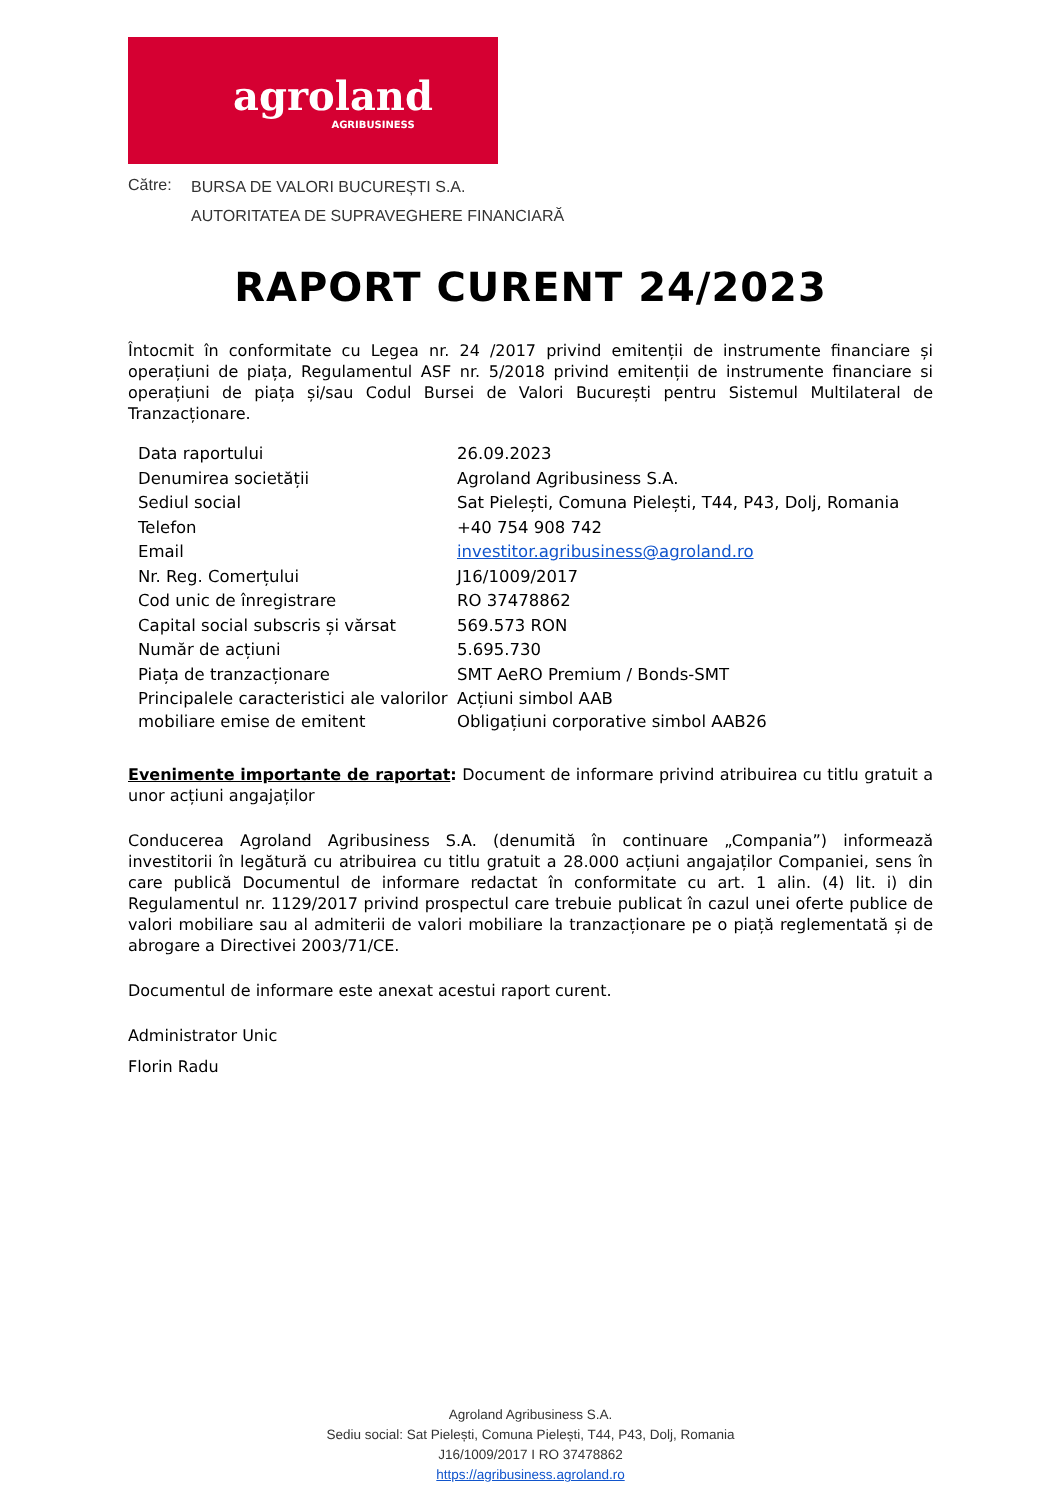agroland
AGRIBUSINESS
Către:
BURSA DE VALORI BUCUREȘTI S.A.
AUTORITATEA DE SUPRAVEGHERE FINANCIARĂ
RAPORT CURENT 24/2023
Întocmit în conformitate cu Legea nr. 24 /2017 privind emitenții de instrumente financiare și operațiuni de piața, Regulamentul ASF nr. 5/2018 privind emitenții de instrumente financiare si operațiuni de piața și/sau Codul Bursei de Valori București pentru Sistemul Multilateral de Tranzacționare.
| Data raportului | 26.09.2023 |
| Denumirea societății | Agroland Agribusiness S.A. |
| Sediul social | Sat Pielești, Comuna Pielești, T44, P43, Dolj, Romania |
| Telefon | +40 754 908 742 |
| Email | investitor.agribusiness@agroland.ro |
| Nr. Reg. Comerțului | J16/1009/2017 |
| Cod unic de înregistrare | RO 37478862 |
| Capital social subscris și vărsat | 569.573 RON |
| Număr de acțiuni | 5.695.730 |
| Piața de tranzacționare | SMT AeRO Premium / Bonds-SMT |
| Principalele caracteristici ale valorilor mobiliare emise de emitent | Acțiuni simbol AAB Obligațiuni corporative simbol AAB26 |
Evenimente importante de raportat: Document de informare privind atribuirea cu titlu gratuit a unor acțiuni angajaților
Conducerea Agroland Agribusiness S.A. (denumită în continuare „Compania”) informează investitorii în legătură cu atribuirea cu titlu gratuit a 28.000 acțiuni angajaților Companiei, sens în care publică Documentul de informare redactat în conformitate cu art. 1 alin. (4) lit. i) din Regulamentul nr. 1129/2017 privind prospectul care trebuie publicat în cazul unei oferte publice de valori mobiliare sau al admiterii de valori mobiliare la tranzacționare pe o piață reglementată și de abrogare a Directivei 2003/71/CE.
Documentul de informare este anexat acestui raport curent.
Administrator Unic
Florin Radu
Agroland Agribusiness S.A.
Sediu social: Sat Pielești, Comuna Pielești, T44, P43, Dolj, Romania
J16/1009/2017 I RO 37478862
https://agribusiness.agroland.ro